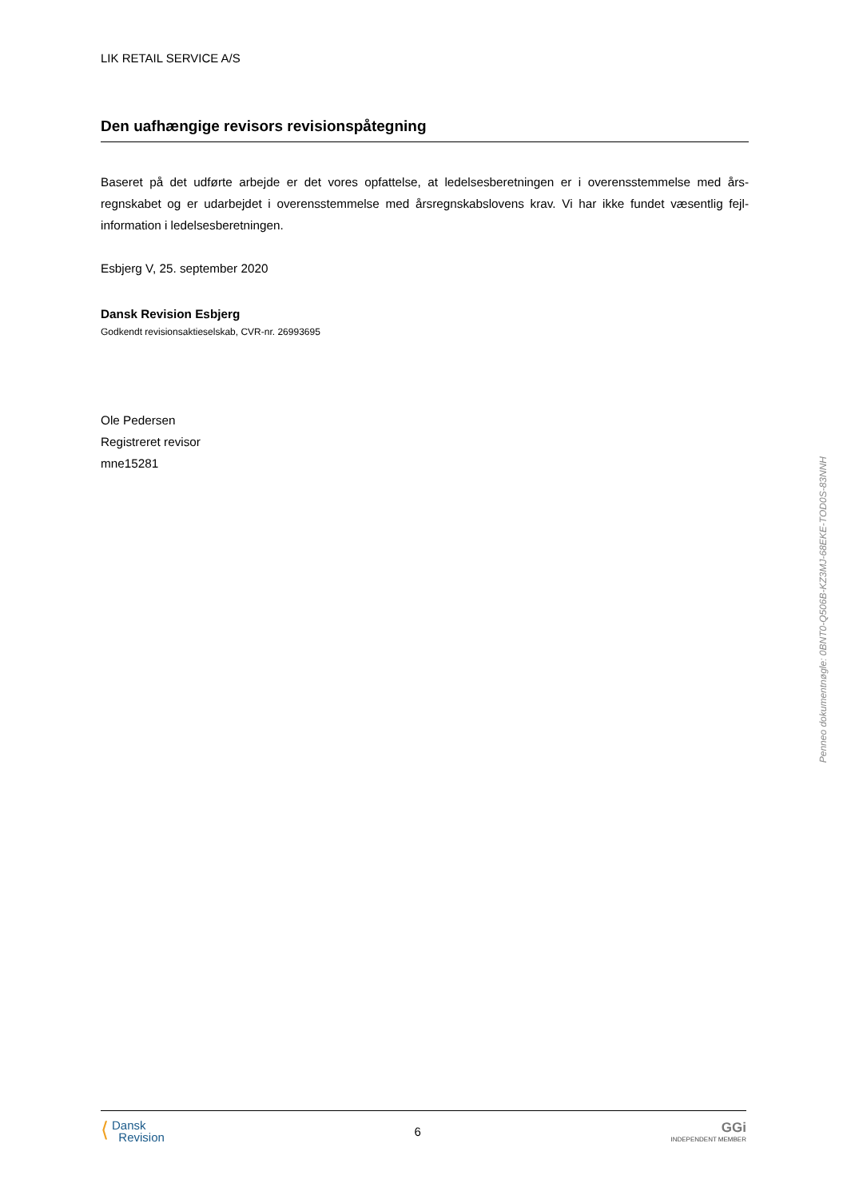LIK RETAIL SERVICE A/S
Den uafhængige revisors revisionspåtegning
Baseret på det udførte arbejde er det vores opfattelse, at ledelsesberetningen er i overensstemmelse med års­regnskabet og er udarbejdet i overensstemmelse med årsregnskabslovens krav. Vi har ikke fundet væsentlig fejl­information i ledelsesberetningen.
Esbjerg V, 25. september 2020
Dansk Revision Esbjerg
Godkendt revisionsaktieselskab, CVR-nr. 26993695
Ole Pedersen
Registreret revisor
mne15281
⟨ Dansk
Revision
6
GGi
INDEPENDENT MEMBER
Penneo dokumentnøgle: 0BNT0-Q506B-KZ3MJ-68EKE-TOD0S-83NNH